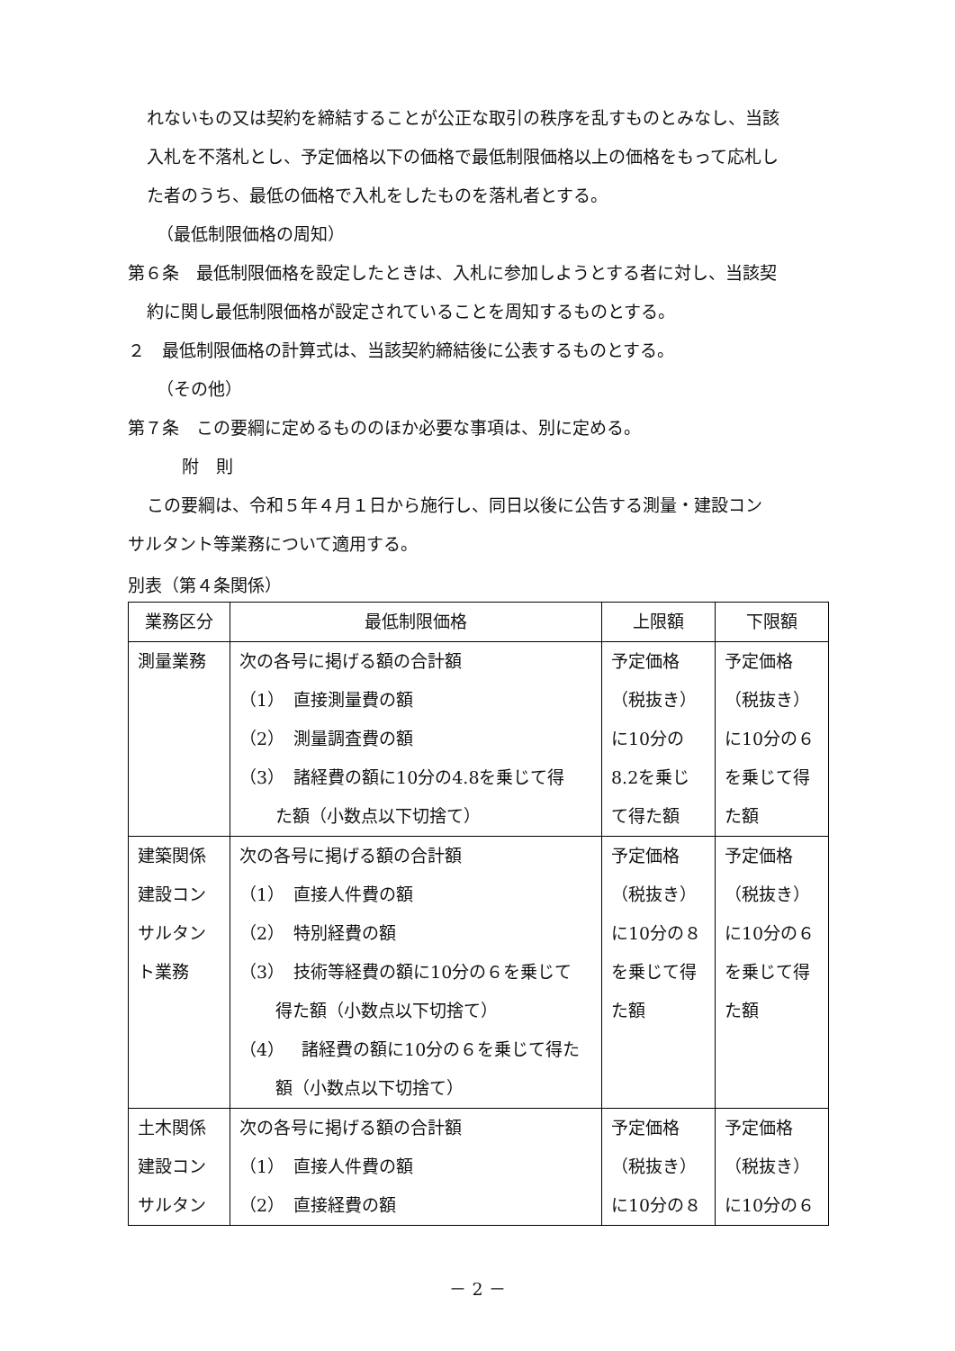れないもの又は契約を締結することが公正な取引の秩序を乱すものとみなし、当該
入札を不落札とし、予定価格以下の価格で最低制限価格以上の価格をもって応札し
た者のうち、最低の価格で入札をしたものを落札者とする。
（最低制限価格の周知）
第６条　最低制限価格を設定したときは、入札に参加しようとする者に対し、当該契
約に関し最低制限価格が設定されていることを周知するものとする。
２　最低制限価格の計算式は、当該契約締結後に公表するものとする。
（その他）
第７条　この要綱に定めるもののほか必要な事項は、別に定める。
附　則
この要綱は、令和５年４月１日から施行し、同日以後に公告する測量・建設コン
サルタント等業務について適用する。
別表（第４条関係）
| 業務区分 | 最低制限価格 | 上限額 | 下限額 |
| --- | --- | --- | --- |
| 測量業務 | 次の各号に掲げる額の合計額 （1） 直接測量費の額 （2） 測量調査費の額 （3） 諸経費の額に10分の4.8を乗じて得 た額（小数点以下切捨て） | 予定価格 （税抜き） に10分の 8.2を乗じ て得た額 | 予定価格 （税抜き） に10分の６ を乗じて得 た額 |
| 建築関係 建設コン サルタン ト業務 | 次の各号に掲げる額の合計額 （1） 直接人件費の額 （2） 特別経費の額 （3） 技術等経費の額に10分の６を乗じて 得た額（小数点以下切捨て） （4） 諸経費の額に10分の６を乗じて得た 額（小数点以下切捨て） | 予定価格 （税抜き） に10分の８ を乗じて得 た額 | 予定価格 （税抜き） に10分の６ を乗じて得 た額 |
| 土木関係 建設コン サルタン | 次の各号に掲げる額の合計額 （1） 直接人件費の額 （2） 直接経費の額 | 予定価格 （税抜き） に10分の８ | 予定価格 （税抜き） に10分の６ |
－ 2 －